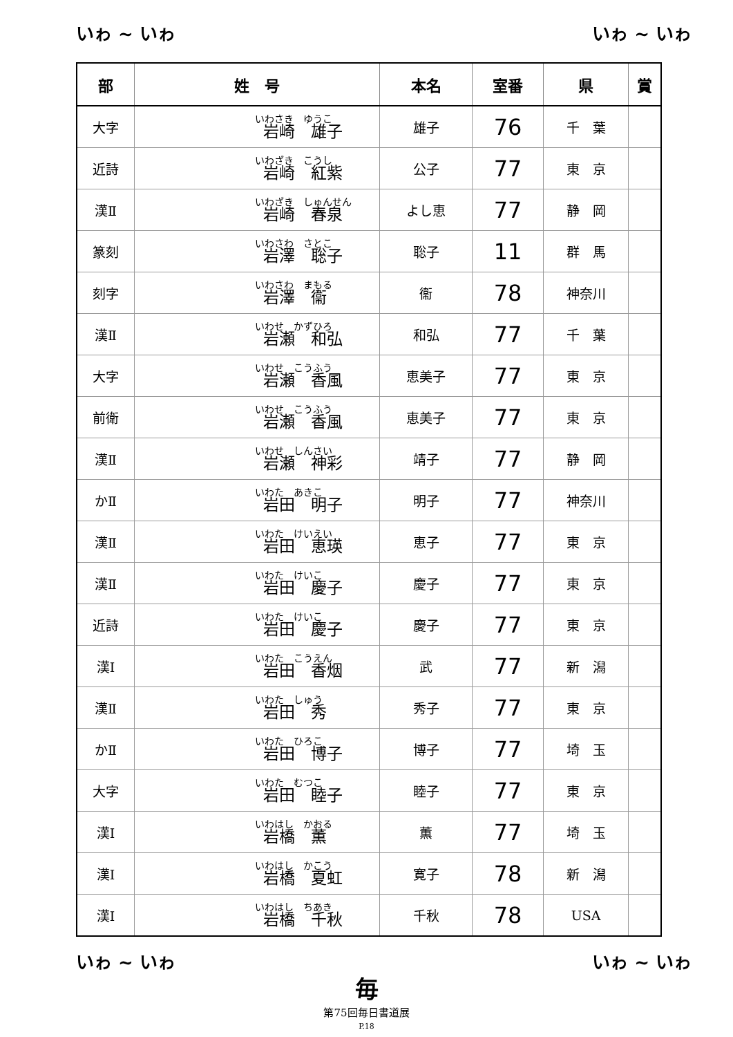いゎ ~ いゎ いゎ ~ いゎ
| 部 | 姓 号 | 本名 | 室番 | 県 | 賞 |
| --- | --- | --- | --- | --- | --- |
| 大字 | いわさき ゆうこ 岩崎 雄子 | 雄子 | 76 | 千 葉 | |
| 近詩 | いわざき こうし 岩崎 紅紫 | 公子 | 77 | 東 京 | |
| 漢Ⅱ | いわざき しゅんせん 岩崎 春泉 | よし恵 | 77 | 静 岡 | |
| 篆刻 | いわさわ さとこ 岩澤 聡子 | 聡子 | 11 | 群 馬 | |
| 刻字 | いわさわ まもる 岩澤 衞 | 衞 | 78 | 神奈川 | |
| 漢Ⅱ | いわせ かずひろ 岩瀬 和弘 | 和弘 | 77 | 千 葉 | |
| 大字 | いわせ こうふう 岩瀬 香風 | 恵美子 | 77 | 東 京 | |
| 前衛 | いわせ こうふう 岩瀬 香風 | 恵美子 | 77 | 東 京 | |
| 漢Ⅱ | いわせ しんさい 岩瀬 神彩 | 靖子 | 77 | 静 岡 | |
| かⅡ | いわた あきこ 岩田 明子 | 明子 | 77 | 神奈川 | |
| 漢Ⅱ | いわた けいえい 岩田 恵瑛 | 恵子 | 77 | 東 京 | |
| 漢Ⅱ | いわた けいこ 岩田 慶子 | 慶子 | 77 | 東 京 | |
| 近詩 | いわた けいこ 岩田 慶子 | 慶子 | 77 | 東 京 | |
| 漢Ⅰ | いわた こうえん 岩田 香烟 | 武 | 77 | 新 潟 | |
| 漢Ⅱ | いわた しゅう 岩田 秀 | 秀子 | 77 | 東 京 | |
| かⅡ | いわた ひろこ 岩田 博子 | 博子 | 77 | 埼 玉 | |
| 大字 | いわた むつこ 岩田 睦子 | 睦子 | 77 | 東 京 | |
| 漢Ⅰ | いわはし かおる 岩橋 薫 | 薫 | 77 | 埼 玉 | |
| 漢Ⅰ | いわはし かこう 岩橋 夏虹 | 寛子 | 78 | 新 潟 | |
| 漢Ⅰ | いわはし ちあき 岩橋 千秋 | 千秋 | 78 | USA | |
いゎ ~ いゎ いゎ ~ いゎ
毎第75回毎日書道展
P.18